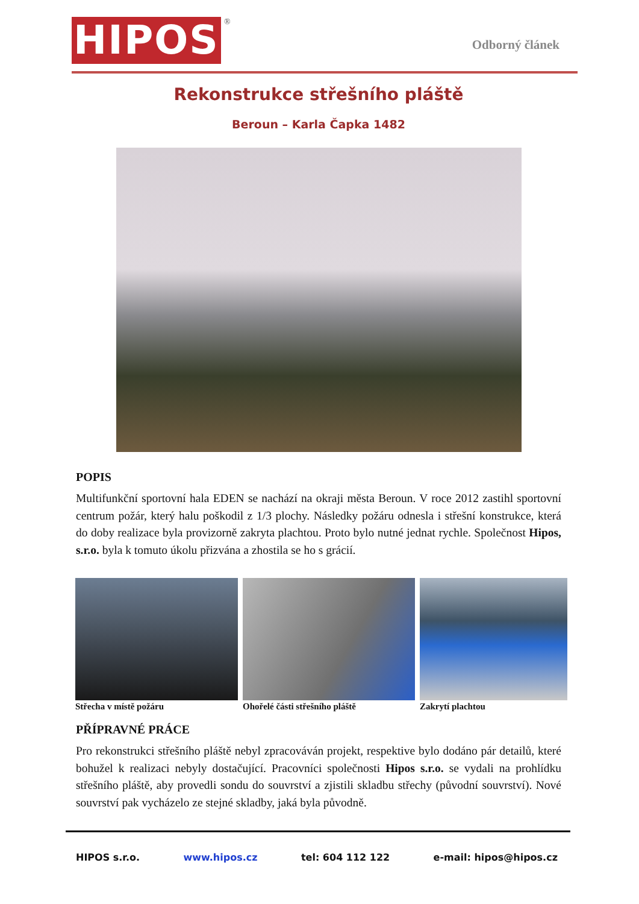HIPOS ®
Odborný článek
Rekonstrukce střešního pláště
Beroun – Karla Čapka 1482
POPIS
Multifunkční sportovní hala EDEN se nachází na okraji města Beroun. V roce 2012 zastihl sportovní centrum požár, který halu poškodil z 1/3 plochy. Následky požáru odnesla i střešní konstrukce, která do doby realizace byla provizorně zakryta plachtou. Proto bylo nutné jednat rychle. Společnost Hipos, s.r.o. byla k tomuto úkolu přizvána a zhostila se ho s grácií.
Střecha v místě požáru Ohořelé části střešního pláště Zakrytí plachtou
PŘÍPRAVNÉ PRÁCE
Pro rekonstrukci střešního pláště nebyl zpracováván projekt, respektive bylo dodáno pár detailů, které bohužel k realizaci nebyly dostačující. Pracovníci společnosti Hipos s.r.o. se vydali na prohlídku střešního pláště, aby provedli sondu do souvrství a zjistili skladbu střechy (původní souvrství). Nové souvrství pak vycházelo ze stejné skladby, jaká byla původně.
HIPOS s.r.o. www.hipos.cz tel: 604 112 122 e-mail: hipos@hipos.cz